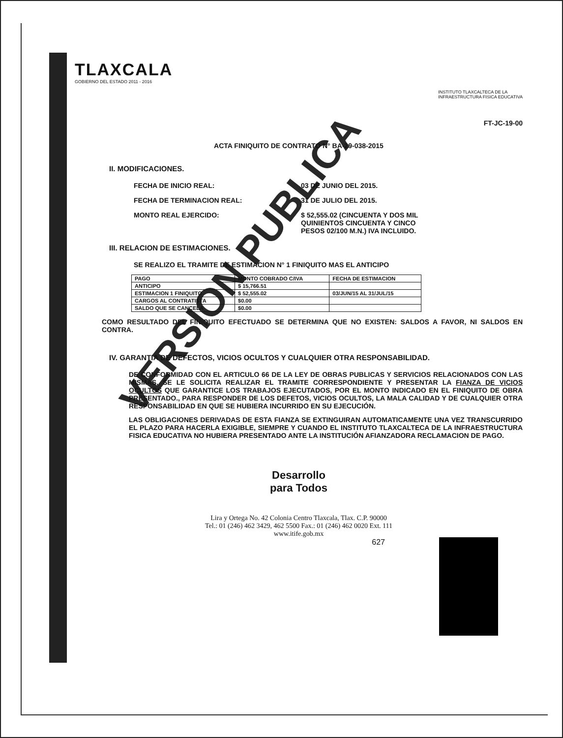TLAXCALA
GOBIERNO DEL ESTADO 2011 - 2016
INSTITUTO TLAXCALTECA DE LA
INFRAESTRUCTURA FISICA EDUCATIVA
FT-JC-19-00
ACTA FINIQUITO DE CONTRATO N° BA-29-038-2015
II. MODIFICACIONES.
FECHA DE INICIO REAL: 03 DE JUNIO DEL 2015.
FECHA DE TERMINACION REAL: 31 DE JULIO DEL 2015.
MONTO REAL EJERCIDO: $ 52,555.02 (CINCUENTA Y DOS MIL
QUINIENTOS CINCUENTA Y CINCO
PESOS 02/100 M.N.) IVA INCLUIDO.
III. RELACION DE ESTIMACIONES.
SE REALIZO EL TRAMITE DE ESTIMACION N° 1 FINIQUITO MAS EL ANTICIPO
| PAGO | MONTO COBRADO C/IVA | FECHA DE ESTIMACION |
| --- | --- | --- |
| ANTICIPO | $ 15,766.51 | |
| ESTIMACION 1 FINIQUITO | $ 52,555.02 | 03/JUN/15 AL 31/JUL/15 |
| CARGOS AL CONTRATISTA | $0.00 | |
| SALDO QUE SE CANCELA | $0.00 | |
COMO RESULTADO DEL FINIQUITO EFECTUADO SE DETERMINA QUE NO EXISTEN: SALDOS A FAVOR, NI SALDOS EN CONTRA.
IV. GARANTIA DE DEFECTOS, VICIOS OCULTOS Y CUALQUIER OTRA RESPONSABILIDAD.
DE CONFORMIDAD CON EL ARTICULO 66 DE LA LEY DE OBRAS PUBLICAS Y SERVICIOS RELACIONADOS CON LAS MISMAS, SE LE SOLICITA REALIZAR EL TRAMITE CORRESPONDIENTE Y PRESENTAR LA FIANZA DE VICIOS OCULTOS QUE GARANTICE LOS TRABAJOS EJECUTADOS, POR EL MONTO INDICADO EN EL FINIQUITO DE OBRA PRESENTADO., PARA RESPONDER DE LOS DEFETOS, VICIOS OCULTOS, LA MALA CALIDAD Y DE CUALQUIER OTRA RESPONSABILIDAD EN QUE SE HUBIERA INCURRIDO EN SU EJECUCIÓN.
LAS OBLIGACIONES DERIVADAS DE ESTA FIANZA SE EXTINGUIRAN AUTOMATICAMENTE UNA VEZ TRANSCURRIDO EL PLAZO PARA HACERLA EXIGIBLE, SIEMPRE Y CUANDO EL INSTITUTO TLAXCALTECA DE LA INFRAESTRUCTURA FISICA EDUCATIVA NO HUBIERA PRESENTADO ANTE LA INSTITUCIÓN AFIANZADORA RECLAMACION DE PAGO.
Desarrollo
para Todos
Lira y Ortega No. 42 Colonia Centro Tlaxcala, Tlax. C.P. 90000
Tel.: 01 (246) 462 3429, 462 5500 Fax.: 01 (246) 462 0020 Ext. 111
www.itife.gob.mx
627
VERSION PUBLICA